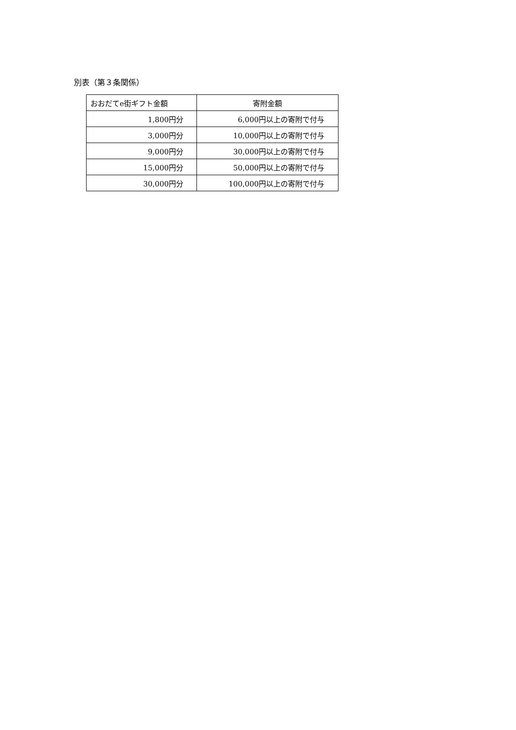別表（第３条関係）
| おおだてe街ギフト金額 | 寄附金額 |
| --- | --- |
| 1,800円分 | 6,000円以上の寄附で付与 |
| 3,000円分 | 10,000円以上の寄附で付与 |
| 9,000円分 | 30,000円以上の寄附で付与 |
| 15,000円分 | 50,000円以上の寄附で付与 |
| 30,000円分 | 100,000円以上の寄附で付与 |